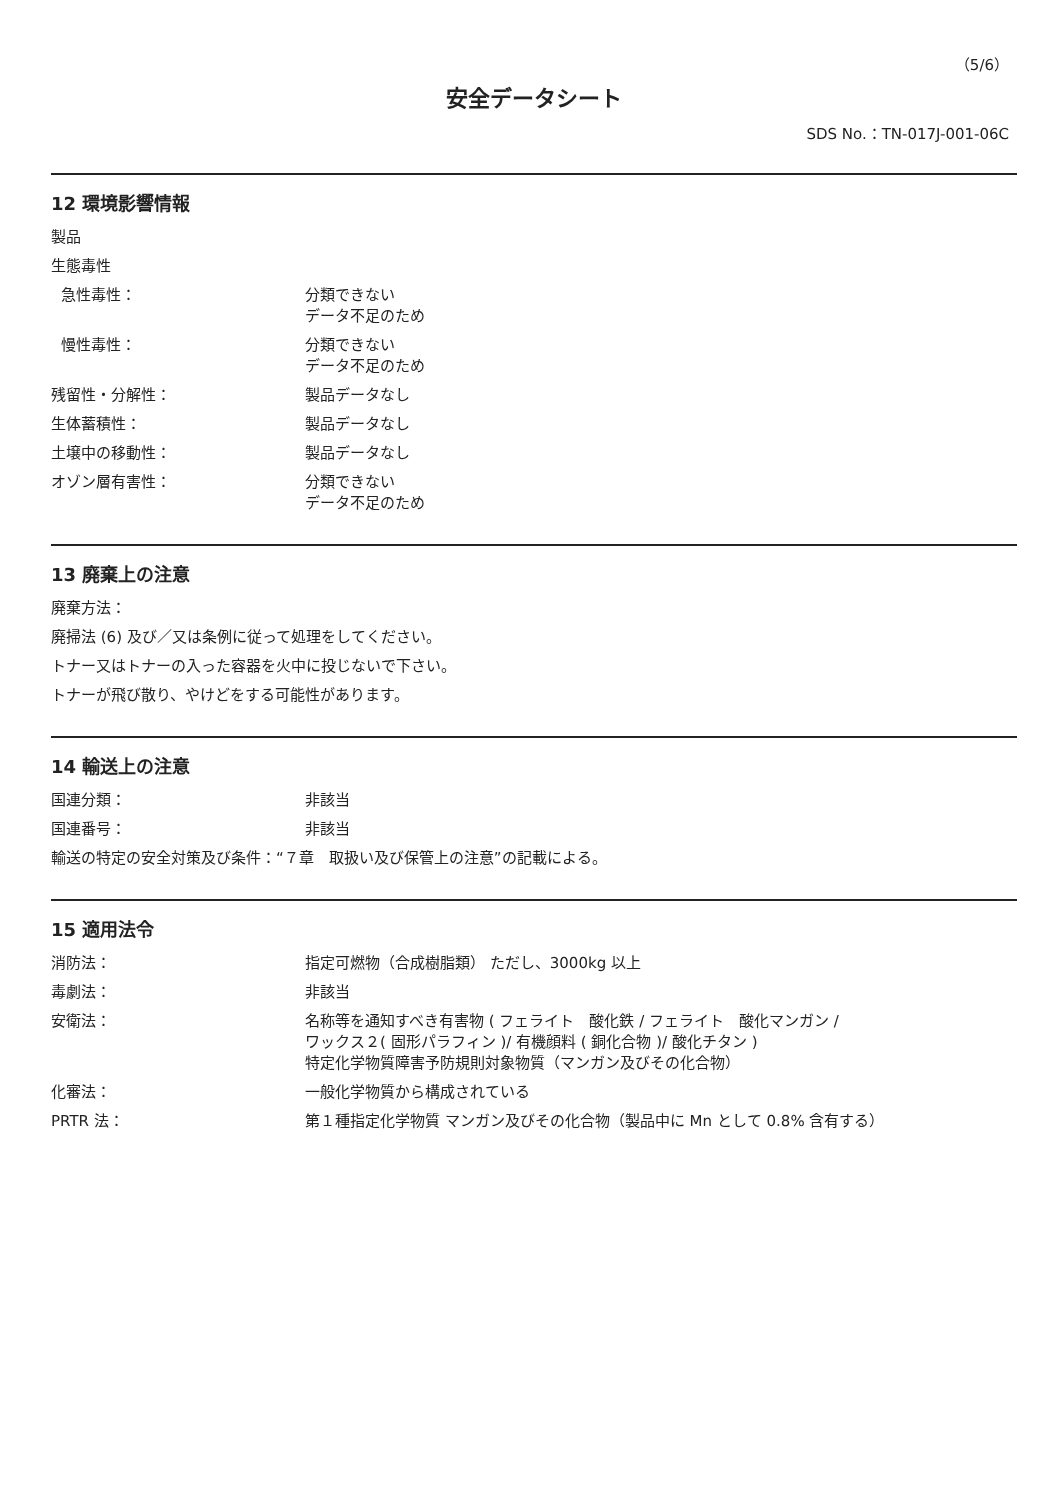（5/6）
安全データシート
SDS No.：TN-017J-001-06C
12 環境影響情報
製品
生態毒性
急性毒性： 分類できない
データ不足のため
慢性毒性： 分類できない
データ不足のため
残留性・分解性： 製品データなし
生体蓄積性： 製品データなし
土壌中の移動性： 製品データなし
オゾン層有害性： 分類できない
データ不足のため
13 廃棄上の注意
廃棄方法：
廃掃法 (6) 及び／又は条例に従って処理をしてください。
トナー又はトナーの入った容器を火中に投じないで下さい。
トナーが飛び散り、やけどをする可能性があります。
14 輸送上の注意
国連分類： 非該当
国連番号： 非該当
輸送の特定の安全対策及び条件：“７章　取扱い及び保管上の注意”の記載による。
15 適用法令
消防法： 指定可燃物（合成樹脂類） ただし、3000kg 以上
毒劇法： 非該当
安衛法： 名称等を通知すべき有害物 ( フェライト　酸化鉄 / フェライト　酸化マンガン /
ワックス２( 固形パラフィン )/ 有機顔料 ( 銅化合物 )/ 酸化チタン )
特定化学物質障害予防規則対象物質（マンガン及びその化合物）
化審法： 一般化学物質から構成されている
PRTR 法： 第１種指定化学物質 マンガン及びその化合物（製品中に Mn として 0.8% 含有する）